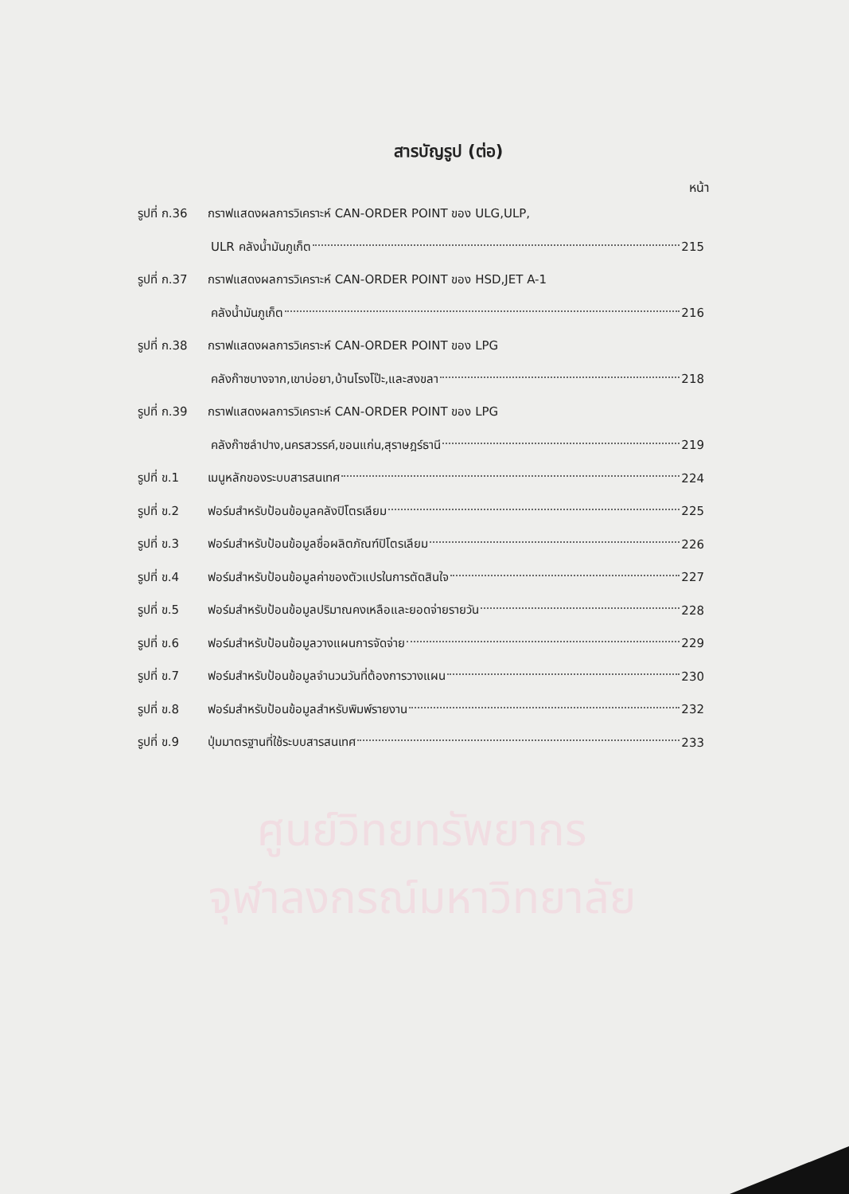ศูนย์วิทยทรัพยากร
จุฬาลงกรณ์มหาวิทยาลัย
สารบัญรูป (ต่อ)
หน้า
รูปที่ ก.36 กราฟแสดงผลการวิเคราะห์ CAN-ORDER POINT ของ ULG,ULP,
ULR คลังน้ำมันภูเก็ต 215
รูปที่ ก.37 กราฟแสดงผลการวิเคราะห์ CAN-ORDER POINT ของ HSD,JET A-1
คลังน้ำมันภูเก็ต 216
รูปที่ ก.38 กราฟแสดงผลการวิเคราะห์ CAN-ORDER POINT ของ LPG
คลังก๊าซบางจาก,เขาบ่อยา,บ้านโรงโป๊ะ,และสงขลา 218
รูปที่ ก.39 กราฟแสดงผลการวิเคราะห์ CAN-ORDER POINT ของ LPG
คลังก๊าซลำปาง,นครสวรรค์,ขอนแก่น,สุราษฎร์ธานี 219
รูปที่ ข.1 เมนูหลักของระบบสารสนเทศ 224
รูปที่ ข.2 ฟอร์มสำหรับป้อนข้อมูลคลังปิโตรเลียม 225
รูปที่ ข.3 ฟอร์มสำหรับป้อนข้อมูลชื่อผลิตภัณฑ์ปิโตรเลียม 226
รูปที่ ข.4 ฟอร์มสำหรับป้อนข้อมูลค่าของตัวแปรในการตัดสินใจ 227
รูปที่ ข.5 ฟอร์มสำหรับป้อนข้อมูลปริมาณคงเหลือและยอดจ่ายรายวัน 228
รูปที่ ข.6 ฟอร์มสำหรับป้อนข้อมูลวางแผนการจัดจ่าย 229
รูปที่ ข.7 ฟอร์มสำหรับป้อนข้อมูลจำนวนวันที่ต้องการวางแผน 230
รูปที่ ข.8 ฟอร์มสำหรับป้อนข้อมูลสำหรับพิมพ์รายงาน 232
รูปที่ ข.9 ปุ่มมาตรฐานที่ใช้ระบบสารสนเทศ 233